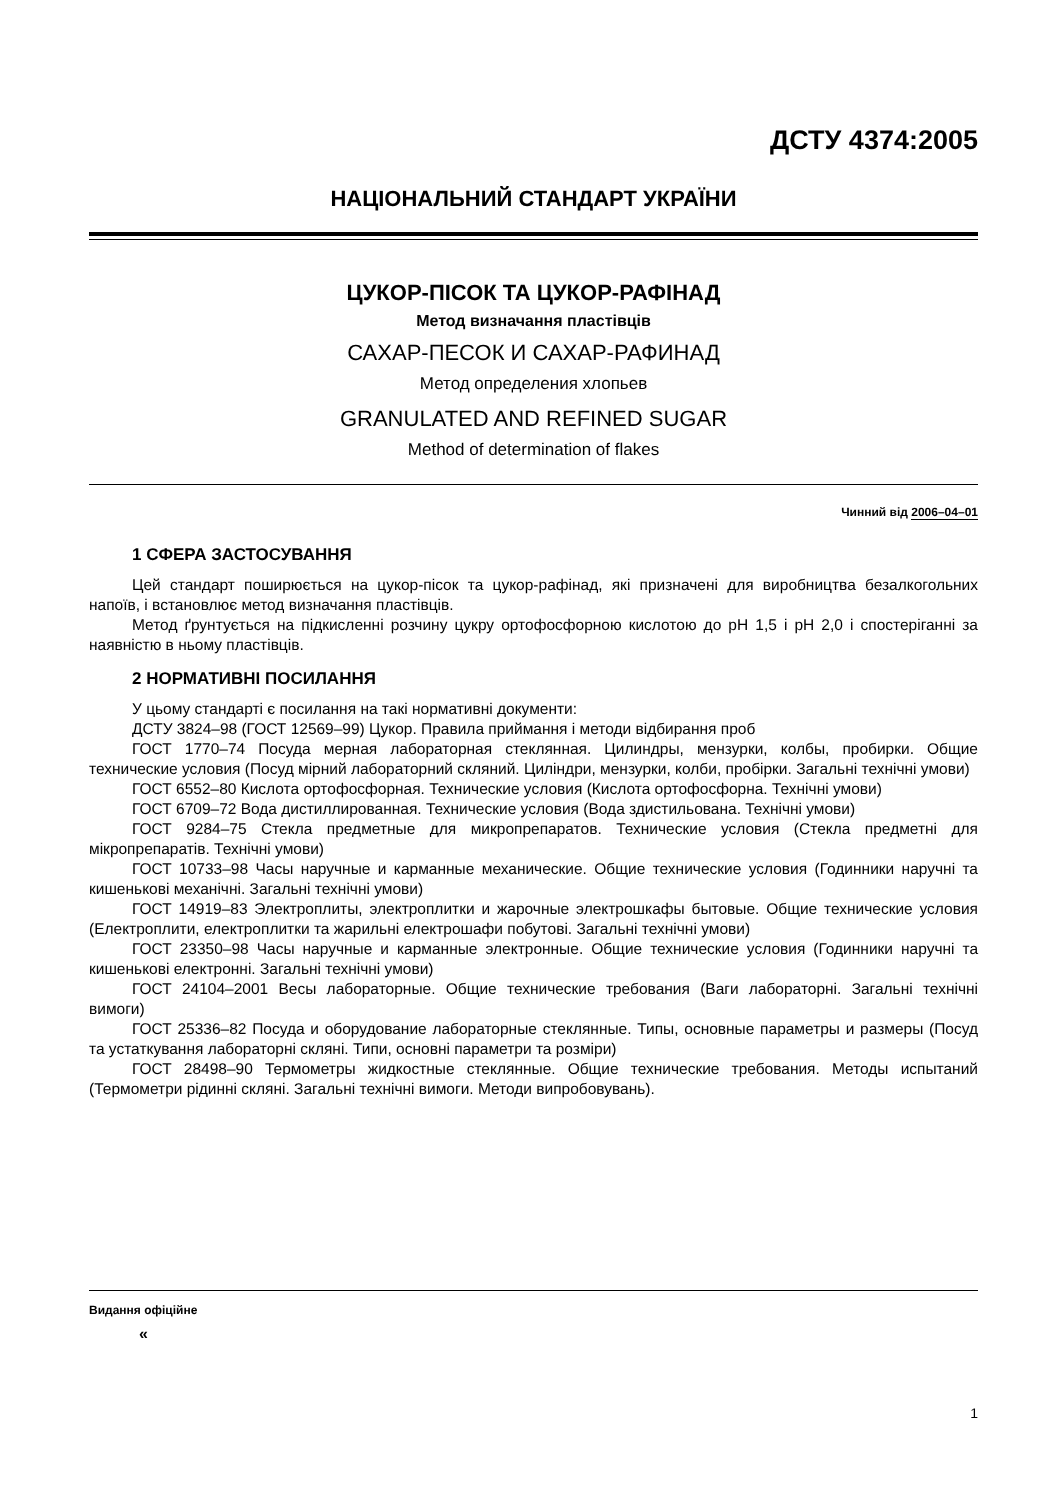ДСТУ 4374:2005
НАЦІОНАЛЬНИЙ СТАНДАРТ УКРАЇНИ
ЦУКОР-ПІСОК ТА ЦУКОР-РАФІНАД
Метод визначання пластівців
САХАР-ПЕСОК И САХАР-РАФИНАД
Метод определения хлопьев
GRANULATED AND REFINED SUGAR
Method of determination of flakes
Чинний від 2006–04–01
1 СФЕРА ЗАСТОСУВАННЯ
Цей стандарт поширюється на цукор-пісок та цукор-рафінад, які призначені для виробництва безалкогольних напоїв, і встановлює метод визначання пластівців.
Метод ґрунтується на підкисленні розчину цукру ортофосфорною кислотою до pH 1,5 і pH 2,0 і спостеріганні за наявністю в ньому пластівців.
2 НОРМАТИВНІ ПОСИЛАННЯ
У цьому стандарті є посилання на такі нормативні документи:
ДСТУ 3824–98 (ГОСТ 12569–99) Цукор. Правила приймання і методи відбирання проб
ГОСТ 1770–74 Посуда мерная лабораторная стеклянная. Цилиндры, мензурки, колбы, пробирки. Общие технические условия (Посуд мірний лабораторний скляний. Циліндри, мензурки, колби, пробірки. Загальні технічні умови)
ГОСТ 6552–80 Кислота ортофосфорная. Технические условия (Кислота ортофосфорна. Технічні умови)
ГОСТ 6709–72 Вода дистиллированная. Технические условия (Вода здистильована. Технічні умови)
ГОСТ 9284–75 Стекла предметные для микропрепаратов. Технические условия (Стекла предметні для мікропрепаратів. Технічні умови)
ГОСТ 10733–98 Часы наручные и карманные механические. Общие технические условия (Годинники наручні та кишенькові механічні. Загальні технічні умови)
ГОСТ 14919–83 Электроплиты, электроплитки и жарочные электрошкафы бытовые. Общие технические условия (Електроплити, електроплитки та жарильні електрошафи побутові. Загальні технічні умови)
ГОСТ 23350–98 Часы наручные и карманные электронные. Общие технические условия (Годинники наручні та кишенькові електронні. Загальні технічні умови)
ГОСТ 24104–2001 Весы лабораторные. Общие технические требования (Ваги лабораторні. Загальні технічні вимоги)
ГОСТ 25336–82 Посуда и оборудование лабораторные стеклянные. Типы, основные параметры и размеры (Посуд та устаткування лабораторні скляні. Типи, основні параметри та розміри)
ГОСТ 28498–90 Термометры жидкостные стеклянные. Общие технические требования. Методы испытаний (Термометри рідинні скляні. Загальні технічні вимоги. Методи випробовувань).
Видання офіційне
«
1